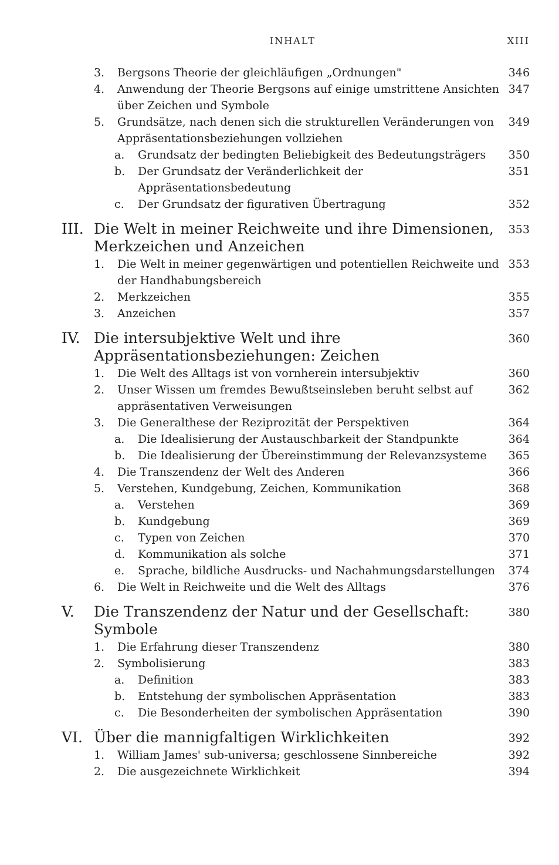INHALT XIII
3. Bergsons Theorie der gleichläufigen „Ordnungen" 346
4. Anwendung der Theorie Bergsons auf einige umstrittene Ansichten über Zeichen und Symbole 347
5. Grundsätze, nach denen sich die strukturellen Veränderungen von Appräsentationsbeziehungen vollziehen 349
a. Grundsatz der bedingten Beliebigkeit des Bedeutungsträgers 350
b. Der Grundsatz der Veränderlichkeit der Appräsentationsbedeutung 351
c. Der Grundsatz der figurativen Übertragung 352
III. Die Welt in meiner Reichweite und ihre Dimensionen, Merkzeichen und Anzeichen 353
1. Die Welt in meiner gegenwärtigen und potentiellen Reichweite und der Handhabungsbereich 353
2. Merkzeichen 355
3. Anzeichen 357
IV. Die intersubjektive Welt und ihre Appräsentationsbeziehungen: Zeichen 360
1. Die Welt des Alltags ist von vornherein intersubjektiv 360
2. Unser Wissen um fremdes Bewußtseinsleben beruht selbst auf appräsentativen Verweisungen 362
3. Die Generalthese der Reziprozität der Perspektiven 364
a. Die Idealisierung der Austauschbarkeit der Standpunkte 364
b. Die Idealisierung der Übereinstimmung der Relevanzsysteme 365
4. Die Transzendenz der Welt des Anderen 366
5. Verstehen, Kundgebung, Zeichen, Kommunikation 368
a. Verstehen 369
b. Kundgebung 369
c. Typen von Zeichen 370
d. Kommunikation als solche 371
e. Sprache, bildliche Ausdrucks- und Nachahmungsdarstellungen 374
6. Die Welt in Reichweite und die Welt des Alltags 376
V. Die Transzendenz der Natur und der Gesellschaft: Symbole 380
1. Die Erfahrung dieser Transzendenz 380
2. Symbolisierung 383
a. Definition 383
b. Entstehung der symbolischen Appräsentation 383
c. Die Besonderheiten der symbolischen Appräsentation 390
VI. Über die mannigfaltigen Wirklichkeiten 392
1. William James' sub-universa; geschlossene Sinnbereiche 392
2. Die ausgezeichnete Wirklichkeit 394